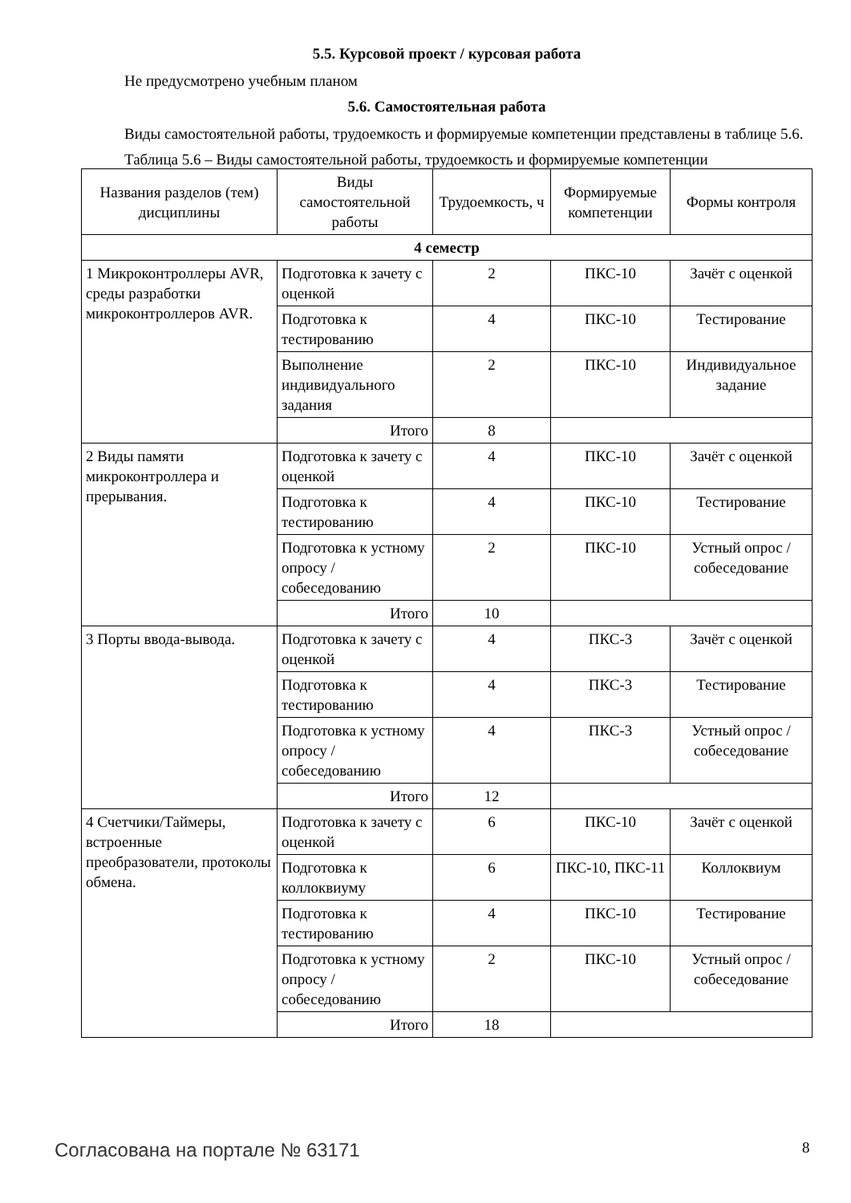5.5. Курсовой проект / курсовая работа
Не предусмотрено учебным планом
5.6. Самостоятельная работа
Виды самостоятельной работы, трудоемкость и формируемые компетенции представлены в таблице 5.6.
Таблица 5.6 – Виды самостоятельной работы, трудоемкость и формируемые компетенции
| Названия разделов (тем) дисциплины | Виды самостоятельной работы | Трудоемкость, ч | Формируемые компетенции | Формы контроля |
| --- | --- | --- | --- | --- |
| 4 семестр | | | | |
| 1 Микроконтроллеры AVR, среды разработки микроконтроллеров AVR. | Подготовка к зачету с оценкой | 2 | ПКС-10 | Зачёт с оценкой |
| | Подготовка к тестированию | 4 | ПКС-10 | Тестирование |
| | Выполнение индивидуального задания | 2 | ПКС-10 | Индивидуальное задание |
| | Итого | 8 | | |
| 2 Виды памяти микроконтроллера и прерывания. | Подготовка к зачету с оценкой | 4 | ПКС-10 | Зачёт с оценкой |
| | Подготовка к тестированию | 4 | ПКС-10 | Тестирование |
| | Подготовка к устному опросу / собеседованию | 2 | ПКС-10 | Устный опрос / собеседование |
| | Итого | 10 | | |
| 3 Порты ввода-вывода. | Подготовка к зачету с оценкой | 4 | ПКС-3 | Зачёт с оценкой |
| | Подготовка к тестированию | 4 | ПКС-3 | Тестирование |
| | Подготовка к устному опросу / собеседованию | 4 | ПКС-3 | Устный опрос / собеседование |
| | Итого | 12 | | |
| 4 Счетчики/Таймеры, встроенные преобразователи, протоколы обмена. | Подготовка к зачету с оценкой | 6 | ПКС-10 | Зачёт с оценкой |
| | Подготовка к коллоквиуму | 6 | ПКС-10, ПКС-11 | Коллоквиум |
| | Подготовка к тестированию | 4 | ПКС-10 | Тестирование |
| | Подготовка к устному опросу / собеседованию | 2 | ПКС-10 | Устный опрос / собеседование |
| | Итого | 18 | | |
Согласована на портале № 63171 8